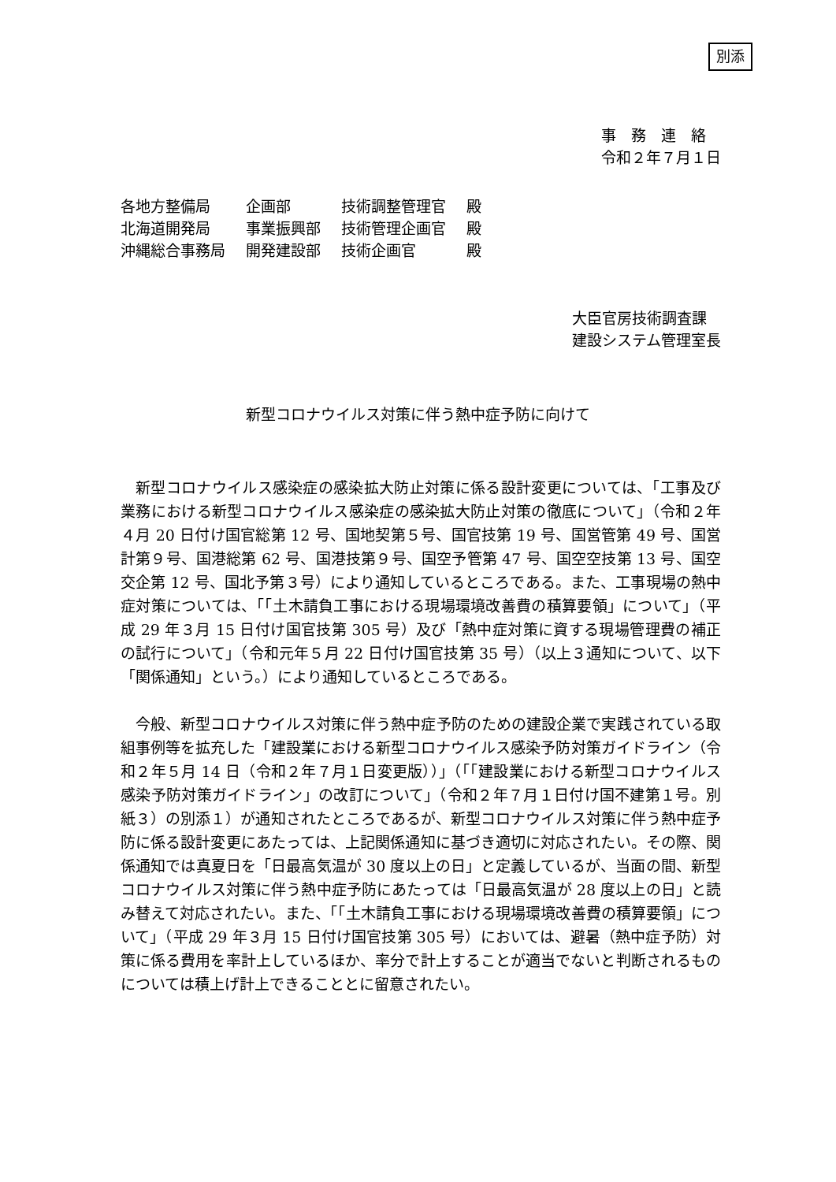別添
事　務　連　絡
令和２年７月１日
| 各地方整備局 | 企画部 | 技術調整管理官 | 殿 |
| 北海道開発局 | 事業振興部 | 技術管理企画官 | 殿 |
| 沖縄総合事務局 | 開発建設部 | 技術企画官 | 殿 |
大臣官房技術調査課
建設システム管理室長
新型コロナウイルス対策に伴う熱中症予防に向けて
新型コロナウイルス感染症の感染拡大防止対策に係る設計変更については、「工事及び業務における新型コロナウイルス感染症の感染拡大防止対策の徹底について」（令和２年４月 20 日付け国官総第 12 号、国地契第５号、国官技第 19 号、国営管第 49 号、国営計第９号、国港総第 62 号、国港技第９号、国空予管第 47 号、国空空技第 13 号、国空交企第 12 号、国北予第３号）により通知しているところである。また、工事現場の熱中症対策については、「「土木請負工事における現場環境改善費の積算要領」について」（平成 29 年３月 15 日付け国官技第 305 号）及び「熱中症対策に資する現場管理費の補正の試行について」（令和元年５月 22 日付け国官技第 35 号）（以上３通知について、以下「関係通知」という。）により通知しているところである。
今般、新型コロナウイルス対策に伴う熱中症予防のための建設企業で実践されている取組事例等を拡充した「建設業における新型コロナウイルス感染予防対策ガイドライン（令和２年５月 14 日（令和２年７月１日変更版））」（「「建設業における新型コロナウイルス感染予防対策ガイドライン」の改訂について」（令和２年７月１日付け国不建第１号。別紙３）の別添１）が通知されたところであるが、新型コロナウイルス対策に伴う熱中症予防に係る設計変更にあたっては、上記関係通知に基づき適切に対応されたい。その際、関係通知では真夏日を「日最高気温が 30 度以上の日」と定義しているが、当面の間、新型コロナウイルス対策に伴う熱中症予防にあたっては「日最高気温が 28 度以上の日」と読み替えて対応されたい。また、「「土木請負工事における現場環境改善費の積算要領」について」（平成 29 年３月 15 日付け国官技第 305 号）においては、避暑（熱中症予防）対策に係る費用を率計上しているほか、率分で計上することが適当でないと判断されるものについては積上げ計上できることとに留意されたい。